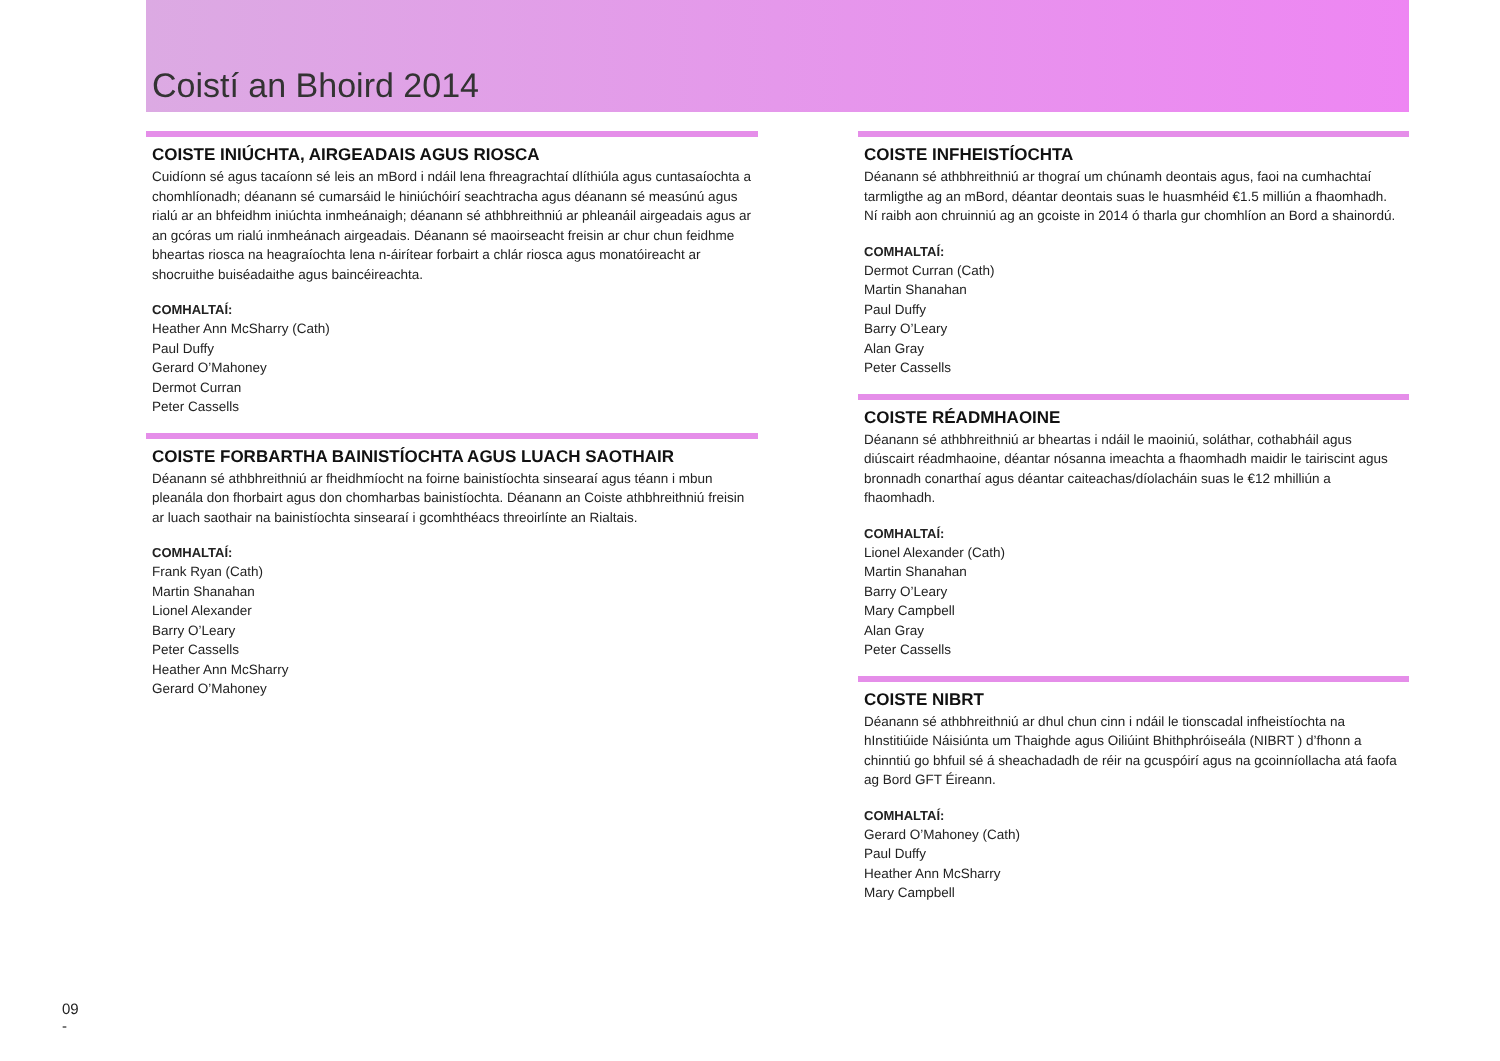Coistí an Bhoird 2014
COISTE INIÚCHTA, AIRGEADAIS AGUS RIOSCA
Cuidíonn sé agus tacaíonn sé leis an mBord i ndáil lena fhreagrachtaí dlíthiúla agus cuntasaíochta a chomhlíonadh; déanann sé cumarsáid le hiniúchóirí seachtracha agus déanann sé measúnú agus rialú ar an bhfeidhm iniúchta inmheánaigh; déanann sé athbhreithniú ar phleanáil airgeadais agus ar an gcóras um rialú inmheánach airgeadais. Déanann sé maoirseacht freisin ar chur chun feidhme bheartas riosca na heagraíochta lena n-áirítear forbairt a chlár riosca agus monatóireacht ar shocruithe buiséadaithe agus baincéireachta.
COMHALTAÍ:
Heather Ann McSharry (Cath)
Paul Duffy
Gerard O’Mahoney
Dermot Curran
Peter Cassells
COISTE FORBARTHA BAINISTÍOCHTA AGUS LUACH SAOTHAIR
Déanann sé athbhreithniú ar fheidhmíocht na foirne bainistíochta sinsearaí agus téann i mbun pleanála don fhorbairt agus don chomharbas bainistíochta. Déanann an Coiste athbhreithniú freisin ar luach saothair na bainistíochta sinsearaí i gcomhthéacs threoirlínte an Rialtais.
COMHALTAÍ:
Frank Ryan (Cath)
Martin Shanahan
Lionel Alexander
Barry O’Leary
Peter Cassells
Heather Ann McSharry
Gerard O’Mahoney
COISTE INFHEISTÍOCHTA
Déanann sé athbhreithniú ar thograí um chúnamh deontais agus, faoi na cumhachtaí tarmligthe ag an mBord, déantar deontais suas le huasmhéid €1.5 milliún a fhaomhadh. Ní raibh aon chruinniú ag an gcoiste in 2014 ó tharla gur chomhlíon an Bord a shainordú.
COMHALTAÍ:
Dermot Curran (Cath)
Martin Shanahan
Paul Duffy
Barry O’Leary
Alan Gray
Peter Cassells
COISTE RÉADMHAOINE
Déanann sé athbhreithniú ar bheartas i ndáil le maoiniú, soláthar, cothabháil agus diúscairt réadmhaoine, déantar nósanna imeachta a fhaomhadh maidir le tairiscint agus bronnadh conarthaí agus déantar caiteachas/díolacháin suas le €12 mhilliún a fhaomhadh.
COMHALTAÍ:
Lionel Alexander (Cath)
Martin Shanahan
Barry O’Leary
Mary Campbell
Alan Gray
Peter Cassells
COISTE NIBRT
Déanann sé athbhreithniú ar dhul chun cinn i ndáil le tionscadal infheistíochta na hInstitiúide Náisiúnta um Thaighde agus Oiliúint Bhithphróiseála (NIBRT ) d’fhonn a chinntiú go bhfuil sé á sheachadadh de réir na gcuspóirí agus na gcoinníollacha atá faofa ag Bord GFT Éireann.
COMHALTAÍ:
Gerard O’Mahoney (Cath)
Paul Duffy
Heather Ann McSharry
Mary Campbell
09
-